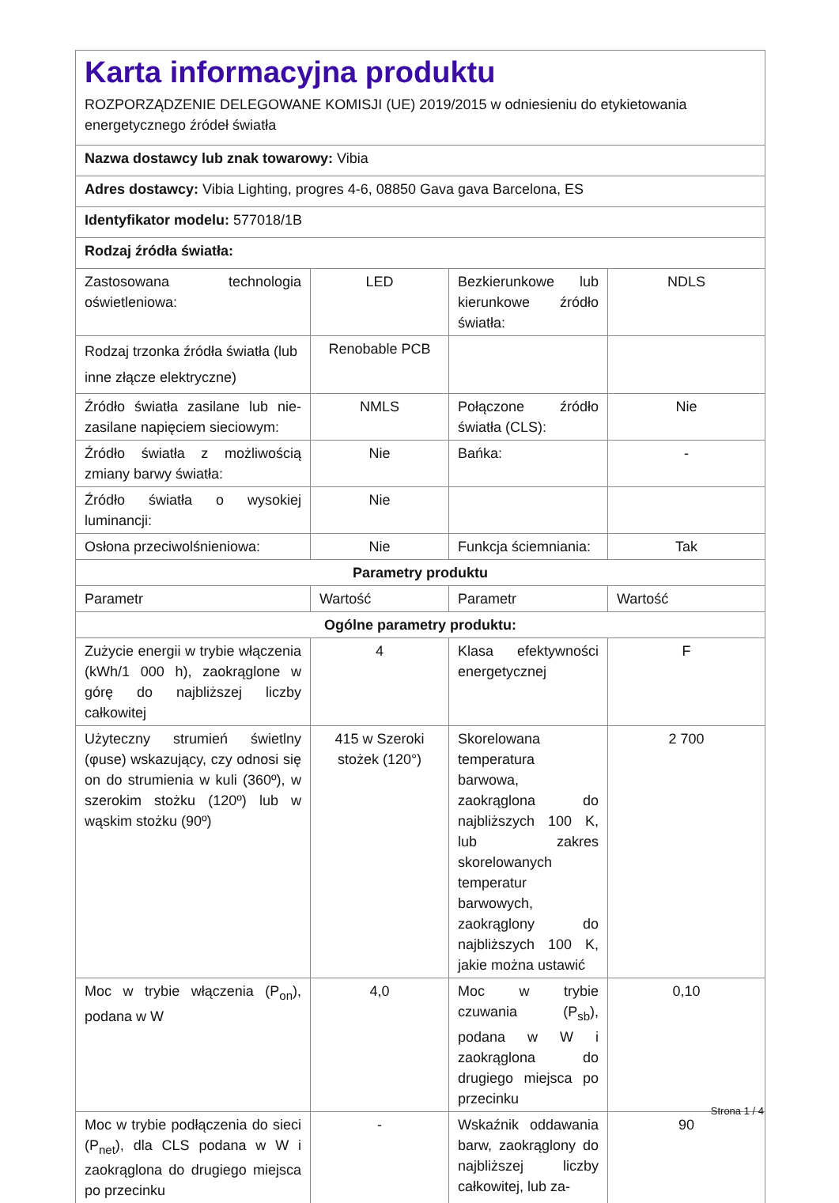Karta informacyjna produktu
ROZPORZĄDZENIE DELEGOWANE KOMISJI (UE) 2019/2015 w odniesieniu do etykietowania energetycznego źródeł światła
| Nazwa dostawcy lub znak towarowy: Vibia | | | |
| Adres dostawcy: Vibia Lighting, progres 4-6, 08850 Gava gava Barcelona, ES | | | |
| Identyfikator modelu: 577018/1B | | | |
| Rodzaj źródła światła: | | | |
| Zastosowana technologia oświetleniowa: | LED | Bezkierunkowe lub kierunkowe źródło światła: | NDLS |
| Rodzaj trzonka źródła światła (lub inne złącze elektryczne) | Renobable PCB | | |
| Źródło światła zasilane lub nie-zasilane napięciem sieciowym: | NMLS | Połączone źródło światła (CLS): | Nie |
| Źródło światła z możliwością zmiany barwy światła: | Nie | Bańka: | - |
| Źródło światła o wysokiej luminancji: | Nie | | |
| Osłona przeciwolśnieniowa: | Nie | Funkcja ściemniania: | Tak |
| Parametry produktu | | | |
| Parametr | Wartość | Parametr | Wartość |
| Ogólne parametry produktu: | | | |
| Zużycie energii w trybie włączenia (kWh/1 000 h), zaokrąglone w górę do najbliższej liczby całkowitej | 4 | Klasa efektywności energetycznej | F |
| Użyteczny strumień świetlny (φuse) wskazujący, czy odnosi się on do strumienia w kuli (360º), w szerokim stożku (120º) lub w wąskim stożku (90º) | 415 w Szeroki stożek (120°) | Skorelowana temperatura barwowa, zaokrąglona do najbliższych 100 K, lub zakres skorelowanych temperatur barwowych, zaokrąglony do najbliższych 100 K, jakie można ustawić | 2 700 |
| Moc w trybie włączenia (P<sub>on</sub>), podana w W | 4,0 | Moc w trybie czuwania (P<sub>sb</sub>), podana w W i zaokrąglona do drugiego miejsca po przecinku | 0,10 |
| Moc w trybie podłączenia do sieci (P<sub>net</sub>), dla CLS podana w W i zaokrąglona do drugiego miejsca po przecinku | - | Wskaźnik oddawania barw, zaokrąglony do najbliższej liczby całkowitej, lub za- | 90 |
Strona 1 / 4